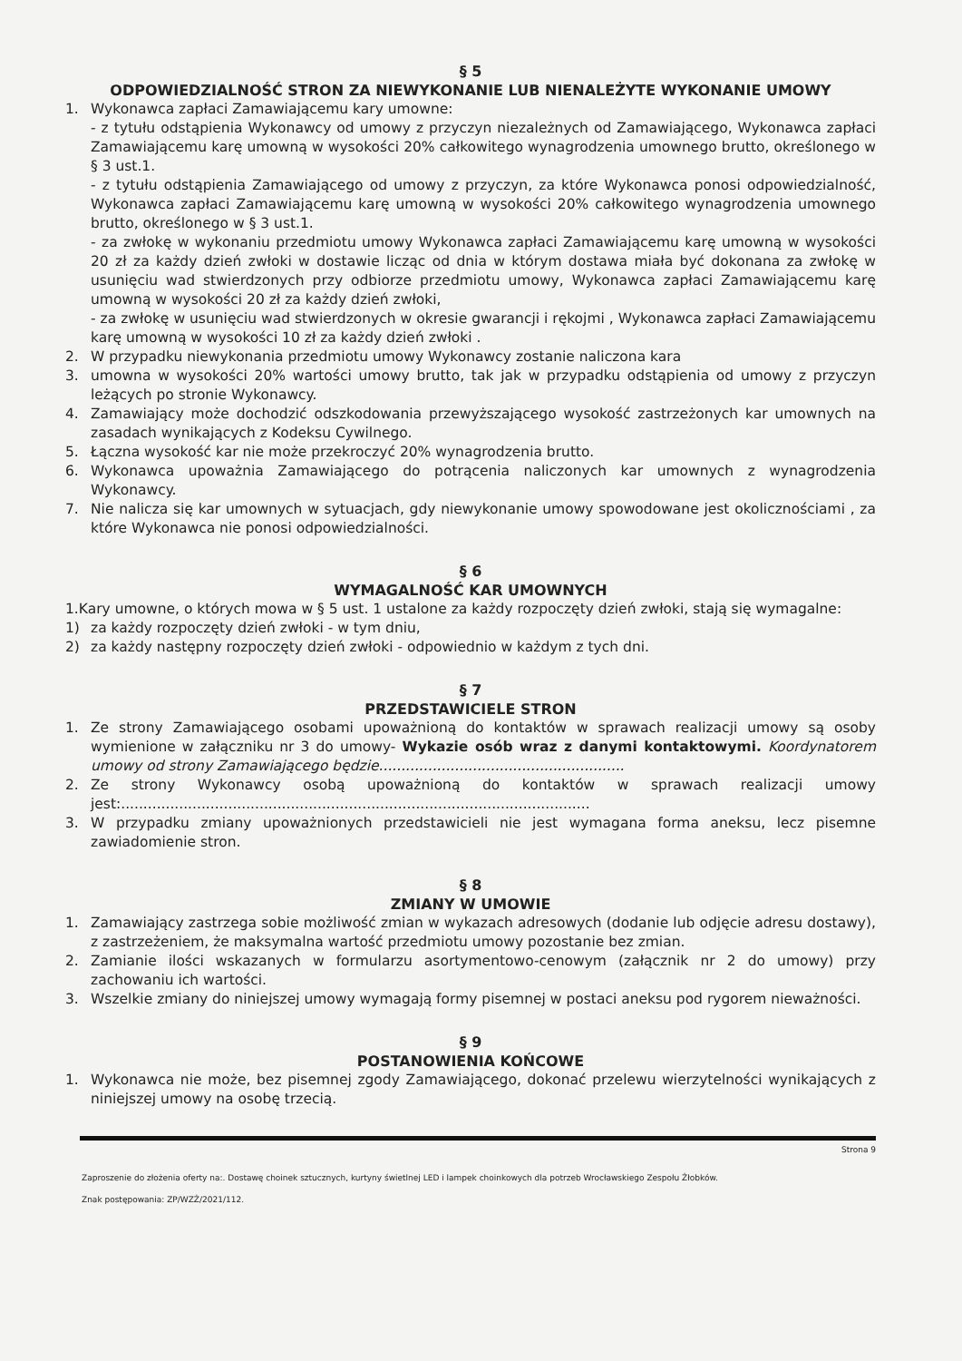§ 5
ODPOWIEDZIALNOŚĆ STRON ZA NIEWYKONANIE LUB NIENALEŻYTE WYKONANIE UMOWY
1. Wykonawca zapłaci Zamawiającemu kary umowne:
- z tytułu odstąpienia Wykonawcy od umowy z przyczyn niezależnych od Zamawiającego, Wykonawca zapłaci Zamawiającemu karę umowną w wysokości 20% całkowitego wynagrodzenia umownego brutto, określonego w § 3 ust.1.
- z tytułu odstąpienia Zamawiającego od umowy z przyczyn, za które Wykonawca ponosi odpowiedzialność, Wykonawca zapłaci Zamawiającemu karę umowną w wysokości 20% całkowitego wynagrodzenia umownego brutto, określonego w § 3 ust.1.
- za zwłokę w wykonaniu przedmiotu umowy Wykonawca zapłaci Zamawiającemu karę umowną w wysokości 20 zł za każdy dzień zwłoki w dostawie licząc od dnia w którym dostawa miała być dokonana za zwłokę w usunięciu wad stwierdzonych przy odbiorze przedmiotu umowy, Wykonawca zapłaci Zamawiającemu karę umowną w wysokości 20 zł za każdy dzień zwłoki,
- za zwłokę w usunięciu wad stwierdzonych w okresie gwarancji i rękojmi , Wykonawca zapłaci Zamawiającemu karę umowną w wysokości 10 zł za każdy dzień zwłoki .
2. W przypadku niewykonania przedmiotu umowy Wykonawcy zostanie naliczona kara
3. umowna w wysokości 20% wartości umowy brutto, tak jak w przypadku odstąpienia od umowy z przyczyn leżących po stronie Wykonawcy.
4. Zamawiający może dochodzić odszkodowania przewyższającego wysokość zastrzeżonych kar umownych na zasadach wynikających z Kodeksu Cywilnego.
5. Łączna wysokość kar nie może przekroczyć 20% wynagrodzenia brutto.
6. Wykonawca upoważnia Zamawiającego do potrącenia naliczonych kar umownych z wynagrodzenia Wykonawcy.
7. Nie nalicza się kar umownych w sytuacjach, gdy niewykonanie umowy spowodowane jest okolicznościami , za które Wykonawca nie ponosi odpowiedzialności.
§ 6
WYMAGALNOŚĆ KAR UMOWNYCH
1.Kary umowne, o których mowa w § 5 ust. 1 ustalone za każdy rozpoczęty dzień zwłoki, stają się wymagalne:
1) za każdy rozpoczęty dzień zwłoki - w tym dniu,
2) za każdy następny rozpoczęty dzień zwłoki - odpowiednio w każdym z tych dni.
§ 7
PRZEDSTAWICIELE STRON
1. Ze strony Zamawiającego osobami upoważnioną do kontaktów w sprawach realizacji umowy są osoby wymienione w załączniku nr 3 do umowy- Wykazie osób wraz z danymi kontaktowymi. Koordynatorem umowy od strony Zamawiającego będzie.......................................................
2. Ze strony Wykonawcy osobą upoważnioną do kontaktów w sprawach realizacji umowy jest:.........................................................................................................
3. W przypadku zmiany upoważnionych przedstawicieli nie jest wymagana forma aneksu, lecz pisemne zawiadomienie stron.
§ 8
ZMIANY W UMOWIE
1. Zamawiający zastrzega sobie możliwość zmian w wykazach adresowych (dodanie lub odjęcie adresu dostawy), z zastrzeżeniem, że maksymalna wartość przedmiotu umowy pozostanie bez zmian.
2. Zamianie ilości wskazanych w formularzu asortymentowo-cenowym (załącznik nr 2 do umowy) przy zachowaniu ich wartości.
3. Wszelkie zmiany do niniejszej umowy wymagają formy pisemnej w postaci aneksu pod rygorem nieważności.
§ 9
POSTANOWIENIA KOŃCOWE
1. Wykonawca nie może, bez pisemnej zgody Zamawiającego, dokonać przelewu wierzytelności wynikających z niniejszej umowy na osobę trzecią.
Strona 9
Zaproszenie do złożenia oferty na:. Dostawę choinek sztucznych, kurtyny świetlnej LED i lampek choinkowych dla potrzeb Wrocławskiego Zespołu Żłobków.
Znak postępowania: ZP/WZŻ/2021/112.